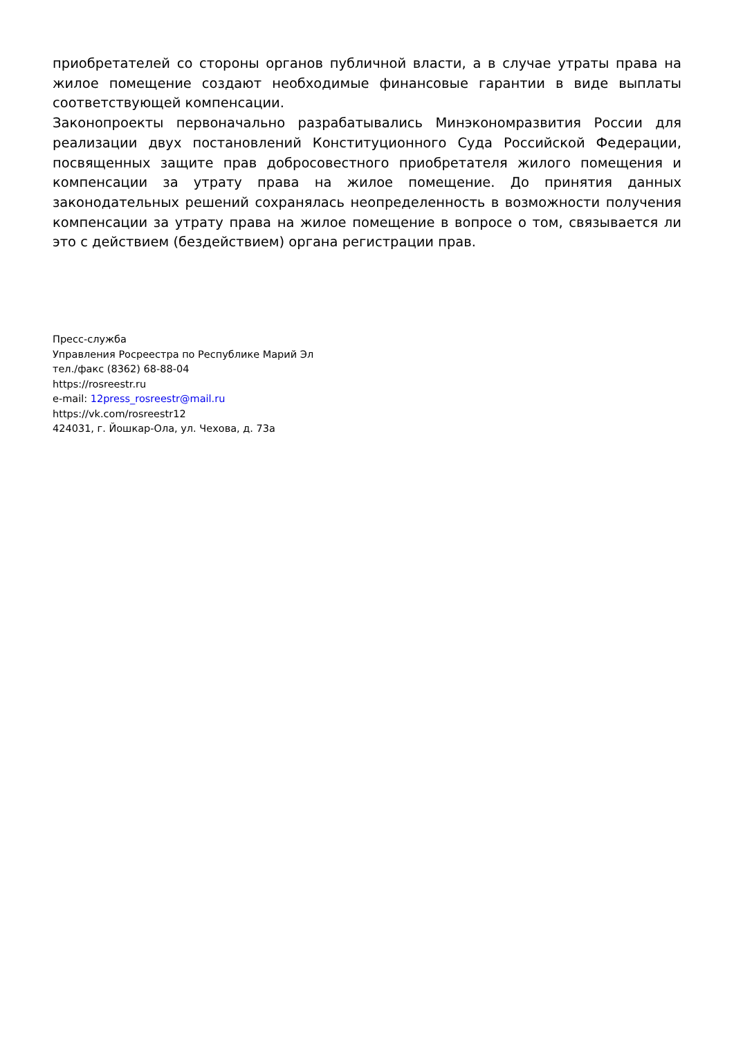приобретателей со стороны органов публичной власти, а в случае утраты права на жилое помещение создают необходимые финансовые гарантии в виде выплаты соответствующей компенсации.
Законопроекты первоначально разрабатывались Минэкономразвития России для реализации двух постановлений Конституционного Суда Российской Федерации, посвященных защите прав добросовестного приобретателя жилого помещения и компенсации за утрату права на жилое помещение. До принятия данных законодательных решений сохранялась неопределенность в возможности получения компенсации за утрату права на жилое помещение в вопросе о том, связывается ли это с действием (бездействием) органа регистрации прав.
Пресс-служба
Управления Росреестра по Республике Марий Эл
тел./факс (8362) 68-88-04
https://rosreestr.ru
e-mail: 12press_rosreestr@mail.ru
https://vk.com/rosreestr12
424031, г. Йошкар-Ола, ул. Чехова, д. 73а